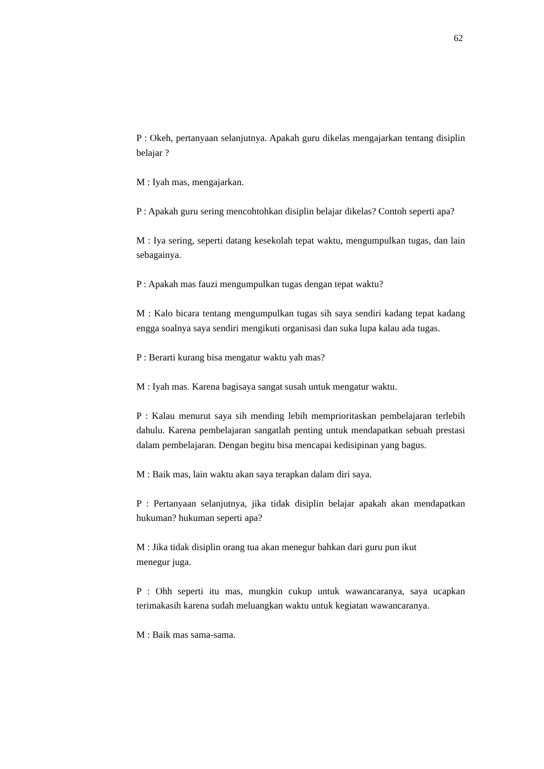62
P : Okeh, pertanyaan selanjutnya. Apakah guru dikelas mengajarkan tentang disiplin belajar ?
M : Iyah mas, mengajarkan.
P : Apakah guru sering mencohtohkan disiplin belajar dikelas? Contoh seperti apa?
M : Iya sering, seperti datang kesekolah tepat waktu, mengumpulkan tugas, dan lain sebagainya.
P : Apakah mas fauzi mengumpulkan tugas dengan tepat waktu?
M : Kalo bicara tentang mengumpulkan tugas sih saya sendiri kadang tepat kadang engga soalnya saya sendiri mengikuti organisasi dan suka lupa kalau ada tugas.
P : Berarti kurang bisa mengatur waktu yah mas?
M : Iyah mas. Karena bagisaya sangat susah untuk mengatur waktu.
P : Kalau menurut saya sih mending lebih memprioritaskan pembelajaran terlebih dahulu. Karena pembelajaran sangatlah penting untuk mendapatkan sebuah prestasi dalam pembelajaran. Dengan begitu bisa mencapai kedisipinan yang bagus.
M : Baik mas, lain waktu akan saya terapkan dalam diri saya.
P : Pertanyaan selanjutnya, jika tidak disiplin belajar apakah akan mendapatkan hukuman? hukuman seperti apa?
M : Jika tidak disiplin orang tua akan menegur bahkan dari guru pun ikut
menegur juga.
P : Ohh seperti itu mas, mungkin cukup untuk wawancaranya, saya ucapkan terimakasih karena sudah meluangkan waktu untuk kegiatan wawancaranya.
M : Baik mas sama-sama.